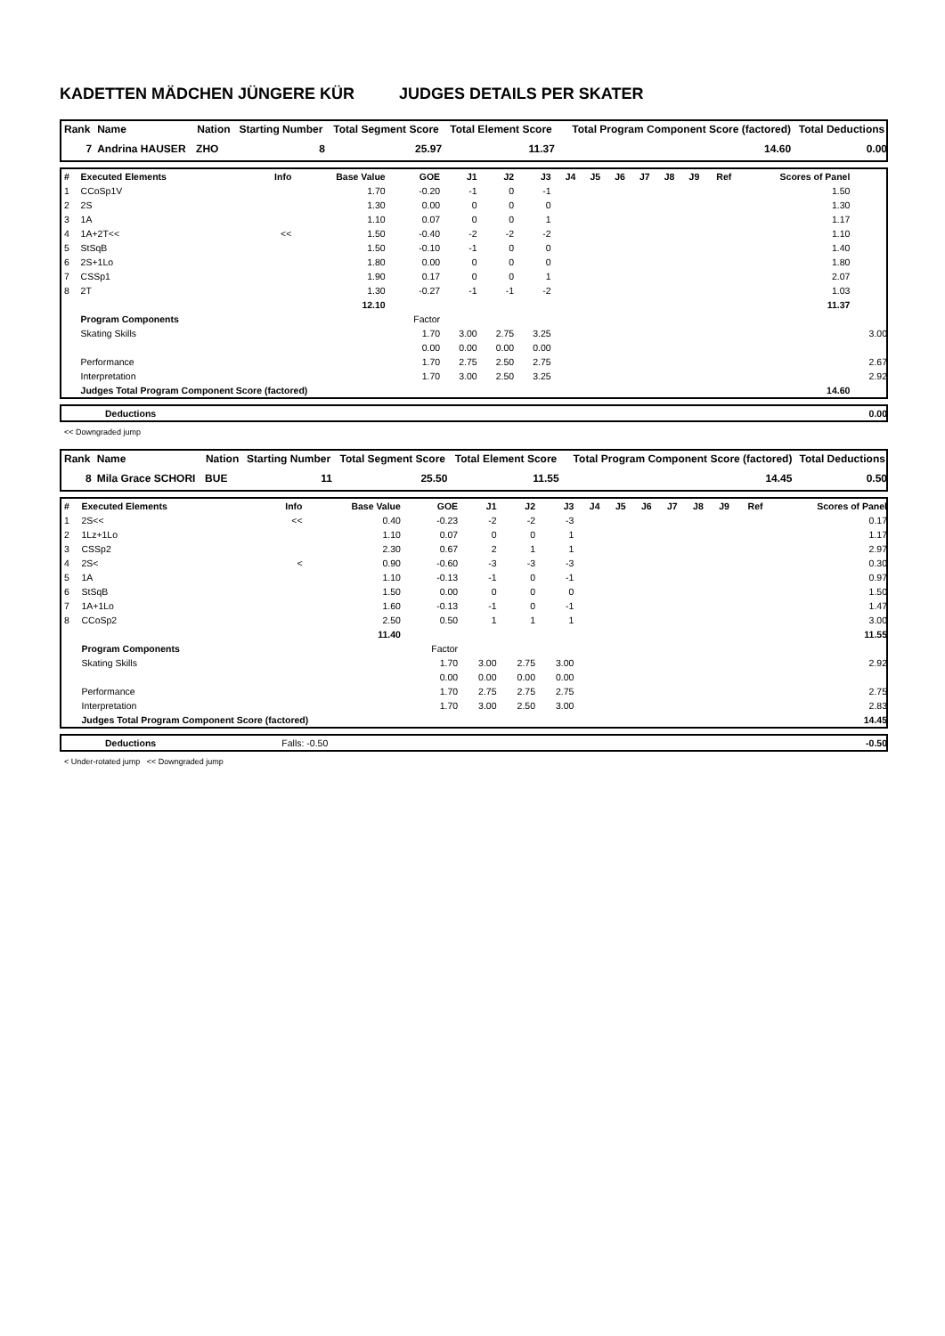KADETTEN MÄDCHEN JÜNGERE KÜR JUDGES DETAILS PER SKATER
| Rank | Name | Nation | Starting Number | Total Segment Score | Total Element Score | Total Program Component Score (factored) | Total Deductions |
| --- | --- | --- | --- | --- | --- | --- | --- |
| 7 | Andrina HAUSER | ZHO | 8 | 25.97 | 11.37 | 14.60 | 0.00 |
| # | Executed Elements | Info | Base Value | GOE | J1 | J2 | J3 | J4 | J5 | J6 | J7 | J8 | J9 | Ref | Scores of Panel | |
| --- | --- | --- | --- | --- | --- | --- | --- | --- | --- | --- | --- | --- | --- | --- | --- | --- |
| 1 | CCoSp1V | | 1.70 | -0.20 | -1 | 0 | -1 | | | | | | | | 1.50 | |
| 2 | 2S | | 1.30 | 0.00 | 0 | 0 | 0 | | | | | | | | 1.30 | |
| 3 | 1A | | 1.10 | 0.07 | 0 | 0 | 1 | | | | | | | | 1.17 | |
| 4 | 1A+2T<< | << | 1.50 | -0.40 | -2 | -2 | -2 | | | | | | | | 1.10 | |
| 5 | StSqB | | 1.50 | -0.10 | -1 | 0 | 0 | | | | | | | | 1.40 | |
| 6 | 2S+1Lo | | 1.80 | 0.00 | 0 | 0 | 0 | | | | | | | | 1.80 | |
| 7 | CSSp1 | | 1.90 | 0.17 | 0 | 0 | 1 | | | | | | | | 2.07 | |
| 8 | 2T | | 1.30 | -0.27 | -1 | -1 | -2 | | | | | | | | 1.03 | |
| | | | 12.10 | | | | | | | | | | | | 11.37 | |
| | Program Components | | | Factor | | | | | | | | | | | | |
| | Skating Skills | | | 1.70 | 3.00 | 2.75 | 3.25 | | | | | | | | | 3.00 |
| | | | | 0.00 | 0.00 | 0.00 | 0.00 | | | | | | | | | |
| | Performance | | | 1.70 | 2.75 | 2.50 | 2.75 | | | | | | | | | 2.67 |
| | Interpretation | | | 1.70 | 3.00 | 2.50 | 3.25 | | | | | | | | | 2.92 |
| | Judges Total Program Component Score (factored) | | | | | | | | | | | | | | 14.60 | |
| | Deductions | 0.00 |
<< Downgraded jump
| Rank | Name | Nation | Starting Number | Total Segment Score | Total Element Score | Total Program Component Score (factored) | Total Deductions |
| --- | --- | --- | --- | --- | --- | --- | --- |
| 8 | Mila Grace SCHORI | BUE | 11 | 25.50 | 11.55 | 14.45 | 0.50 |
| # | Executed Elements | Info | Base Value | GOE | J1 | J2 | J3 | J4 | J5 | J6 | J7 | J8 | J9 | Ref | Scores of Panel |
| --- | --- | --- | --- | --- | --- | --- | --- | --- | --- | --- | --- | --- | --- | --- | --- |
| 1 | 2S<< | << | 0.40 | -0.23 | -2 | -2 | -3 | | | | | | | | 0.17 |
| 2 | 1Lz+1Lo | | 1.10 | 0.07 | 0 | 0 | 1 | | | | | | | | 1.17 |
| 3 | CSSp2 | | 2.30 | 0.67 | 2 | 1 | 1 | | | | | | | | 2.97 |
| 4 | 2S< | < | 0.90 | -0.60 | -3 | -3 | -3 | | | | | | | | 0.30 |
| 5 | 1A | | 1.10 | -0.13 | -1 | 0 | -1 | | | | | | | | 0.97 |
| 6 | StSqB | | 1.50 | 0.00 | 0 | 0 | 0 | | | | | | | | 1.50 |
| 7 | 1A+1Lo | | 1.60 | -0.13 | -1 | 0 | -1 | | | | | | | | 1.47 |
| 8 | CCoSp2 | | 2.50 | 0.50 | 1 | 1 | 1 | | | | | | | | 3.00 |
| | | | 11.40 | | | | | | | | | | | | 11.55 |
| | Program Components | | | Factor | | | | | | | | | | | |
| | Skating Skills | | | 1.70 | 3.00 | 2.75 | 3.00 | | | | | | | | 2.92 |
| | | | | 0.00 | 0.00 | 0.00 | 0.00 | | | | | | | | |
| | Performance | | | 1.70 | 2.75 | 2.75 | 2.75 | | | | | | | | 2.75 |
| | Interpretation | | | 1.70 | 3.00 | 2.50 | 3.00 | | | | | | | | 2.83 |
| | Judges Total Program Component Score (factored) | | | | | | | | | | | | | | 14.45 |
| | Deductions | Falls: -0.50 | | -0.50 |
< Under-rotated jump << Downgraded jump